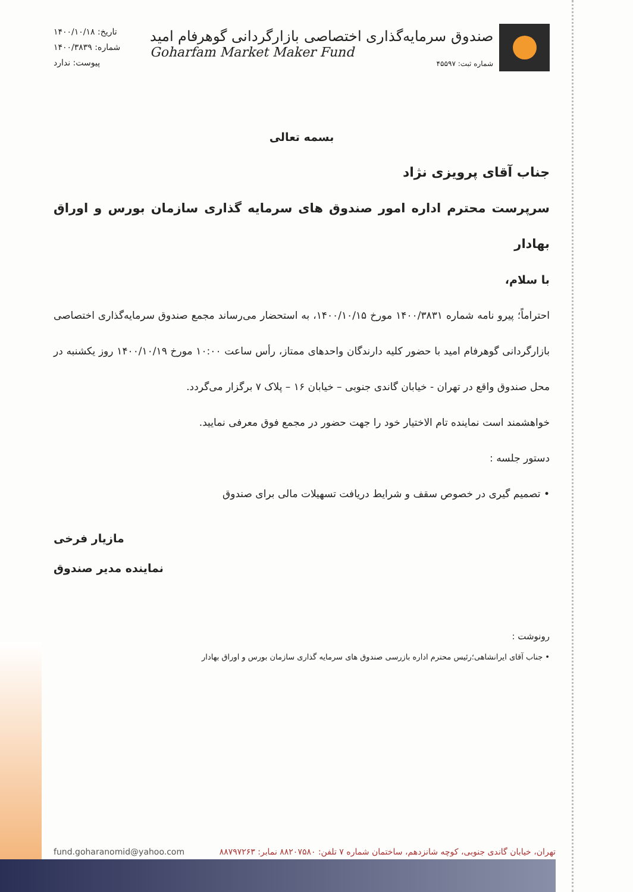صندوق سرمایه‌گذاری اختصاصی بازارگردانی گوهرفام امید
Goharfam Market Maker Fund
شماره ثبت: ۴۵۵۹۷
تاریخ: ۱۴۰۰/۱۰/۱۸
شماره: ۱۴۰۰/۳۸۳۹
پیوست: ندارد
بسمه تعالی
جناب آقای پرویزی نژاد
سرپرست محترم اداره امور صندوق های سرمایه گذاری سازمان بورس و اوراق بهادار
با سلام،
احتراماً؛ پیرو نامه شماره ۱۴۰۰/۳۸۳۱ مورخ ۱۴۰۰/۱۰/۱۵، به استحضار می‌رساند مجمع صندوق سرمایه‌گذاری اختصاصی بازارگردانی گوهرفام امید با حضور کلیه دارندگان واحدهای ممتاز، رأس ساعت ۱۰:۰۰ مورخ ۱۴۰۰/۱۰/۱۹ روز یکشنبه در محل صندوق واقع در تهران - خیابان گاندی جنوبی – خیابان ۱۶ – پلاک ۷ برگزار می‌گردد.
خواهشمند است نماینده تام الاختیار خود را جهت حضور در مجمع فوق معرفی نمایید.
دستور جلسه :
• تصمیم گیری در خصوص سقف و شرایط دریافت تسهیلات مالی برای صندوق
مازیار فرخی
نماینده مدیر صندوق
رونوشت :
• جناب آقای ایرانشاهی؛رئیس محترم اداره بازرسی صندوق های سرمایه گذاری سازمان بورس و اوراق بهادار
تهران، خیابان گاندی جنوبی، کوچه شانزدهم، ساختمان شماره ۷ تلفن: ۸۸۲۰۷۵۸۰ نمابر: ۸۸۷۹۷۲۶۳ fund.goharanomid@yahoo.com